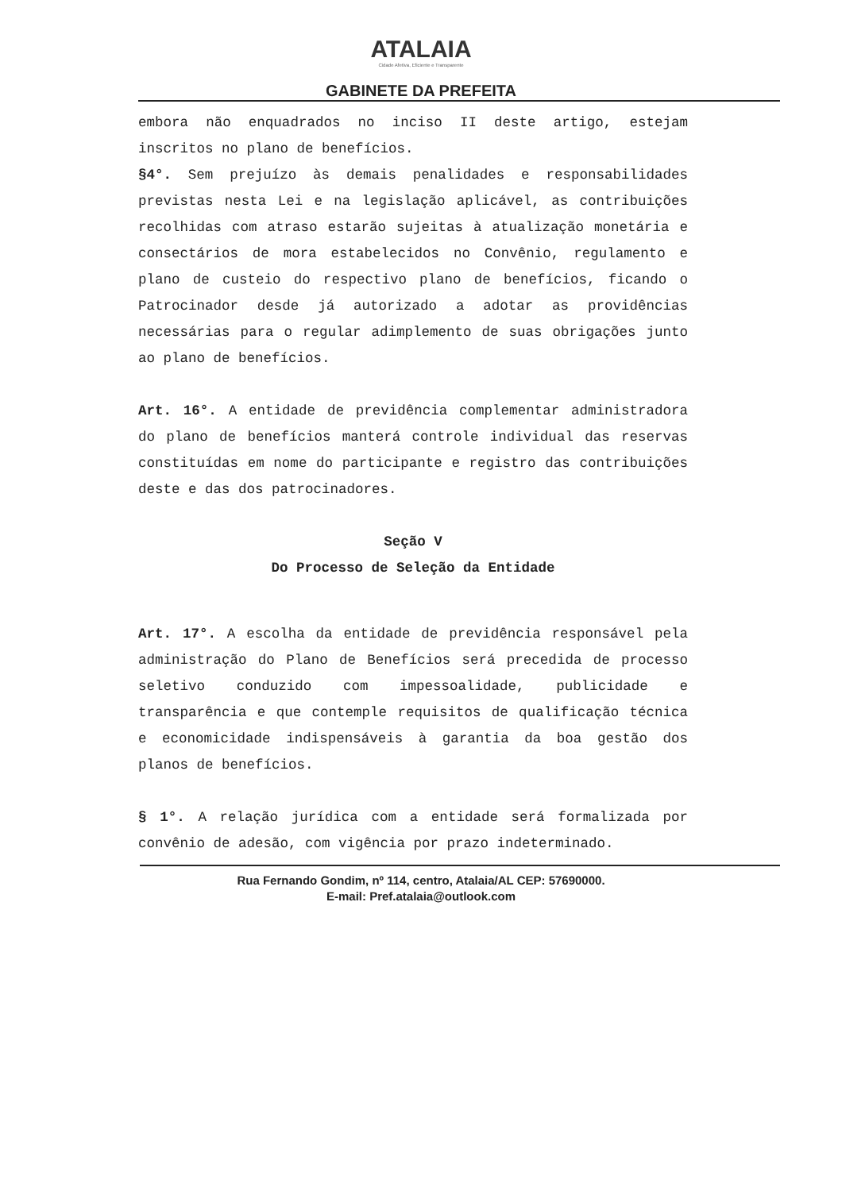ATALAIA
Cidade Afetiva, Eficiente e Transparente
GABINETE DA PREFEITA
embora não enquadrados no inciso II deste artigo, estejam inscritos no plano de benefícios.
§4°. Sem prejuízo às demais penalidades e responsabilidades previstas nesta Lei e na legislação aplicável, as contribuições recolhidas com atraso estarão sujeitas à atualização monetária e consectários de mora estabelecidos no Convênio, regulamento e plano de custeio do respectivo plano de benefícios, ficando o Patrocinador desde já autorizado a adotar as providências necessárias para o regular adimplemento de suas obrigações junto ao plano de benefícios.
Art. 16°. A entidade de previdência complementar administradora do plano de benefícios manterá controle individual das reservas constituídas em nome do participante e registro das contribuições deste e das dos patrocinadores.
Seção V
Do Processo de Seleção da Entidade
Art. 17°. A escolha da entidade de previdência responsável pela administração do Plano de Benefícios será precedida de processo seletivo conduzido com impessoalidade, publicidade e transparência e que contemple requisitos de qualificação técnica e economicidade indispensáveis à garantia da boa gestão dos planos de benefícios.
§ 1°. A relação jurídica com a entidade será formalizada por convênio de adesão, com vigência por prazo indeterminado.
Rua Fernando Gondim, nº 114, centro, Atalaia/AL CEP: 57690000.
E-mail: Pref.atalaia@outlook.com